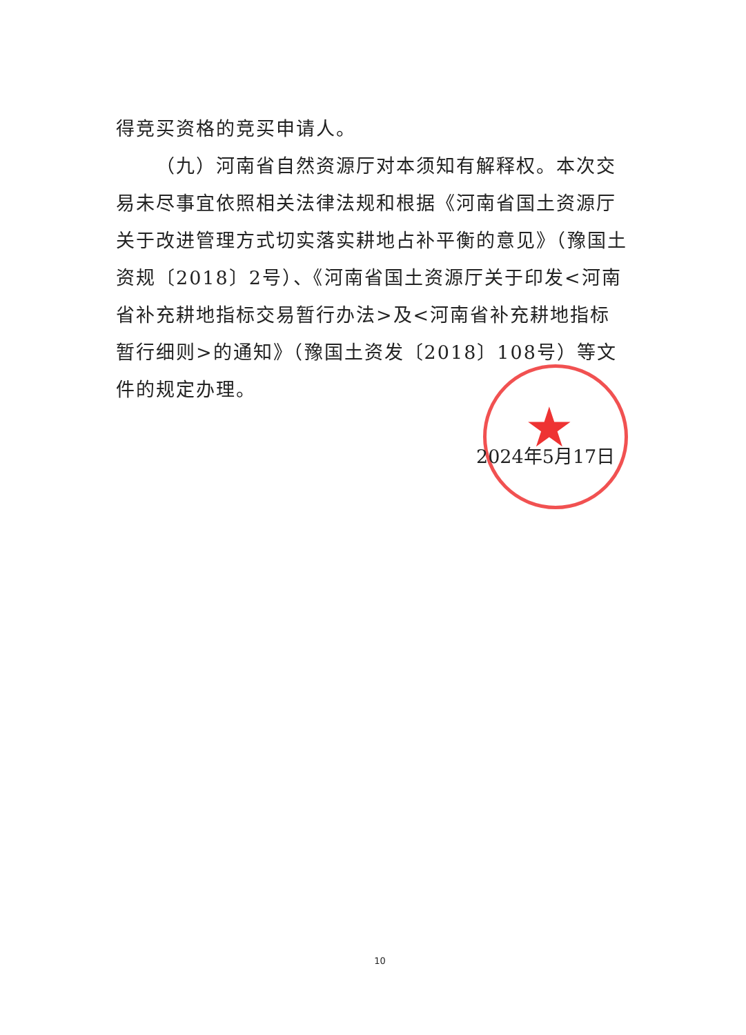★
得竞买资格的竞买申请人。
（九）河南省自然资源厅对本须知有解释权。本次交易未尽事宜依照相关法律法规和根据《河南省国土资源厅关于改进管理方式切实落实耕地占补平衡的意见》（豫国土资规〔2018〕2号）、《河南省国土资源厅关于印发<河南省补充耕地指标交易暂行办法>及<河南省补充耕地指标暂行细则>的通知》（豫国土资发〔2018〕108号）等文件的规定办理。
2024年5月17日
10